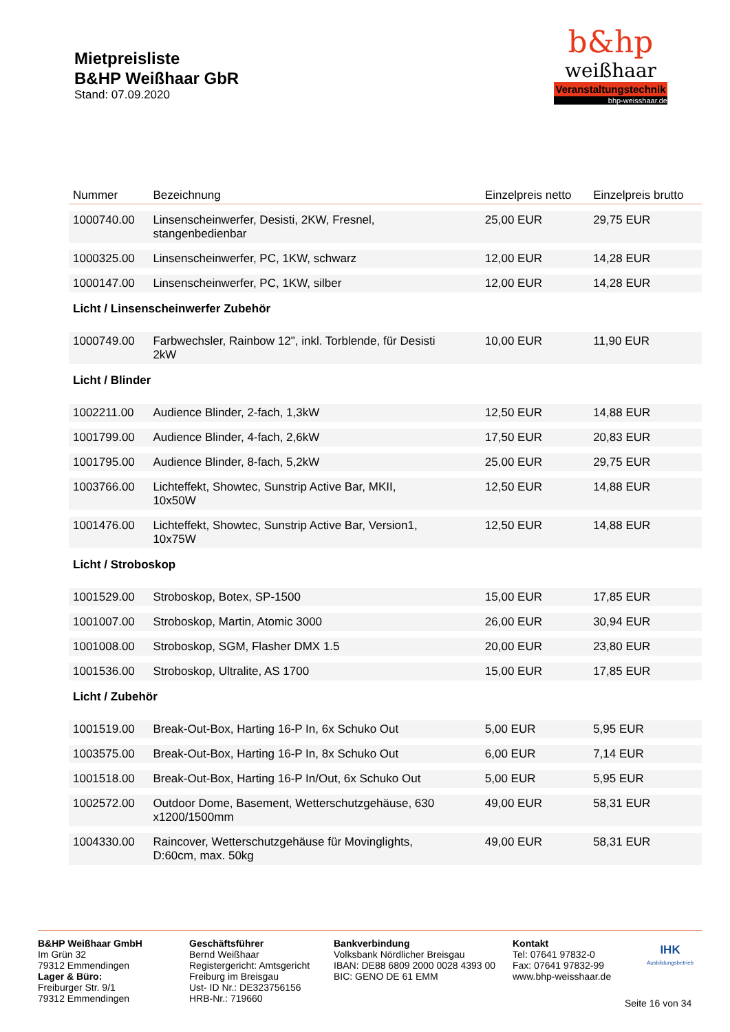Mietpreisliste
B&HP Weißhaar GbR
Stand: 07.09.2020
b&hp
weißhaar
Veranstaltungstechnik
bhp-weisshaar.de
| Nummer | Bezeichnung | Einzelpreis netto | Einzelpreis brutto |
| --- | --- | --- | --- |
| 1000740.00 | Linsenscheinwerfer, Desisti, 2KW, Fresnel, stangenbedienbar | 25,00 EUR | 29,75 EUR |
| 1000325.00 | Linsenscheinwerfer, PC, 1KW, schwarz | 12,00 EUR | 14,28 EUR |
| 1000147.00 | Linsenscheinwerfer, PC, 1KW, silber | 12,00 EUR | 14,28 EUR |
| Licht / Linsenscheinwerfer Zubehör | | | |
| 1000749.00 | Farbwechsler, Rainbow 12", inkl. Torblende, für Desisti 2kW | 10,00 EUR | 11,90 EUR |
| Licht / Blinder | | | |
| 1002211.00 | Audience Blinder, 2-fach, 1,3kW | 12,50 EUR | 14,88 EUR |
| 1001799.00 | Audience Blinder, 4-fach, 2,6kW | 17,50 EUR | 20,83 EUR |
| 1001795.00 | Audience Blinder, 8-fach, 5,2kW | 25,00 EUR | 29,75 EUR |
| 1003766.00 | Lichteffekt, Showtec, Sunstrip Active Bar, MKII, 10x50W | 12,50 EUR | 14,88 EUR |
| 1001476.00 | Lichteffekt, Showtec, Sunstrip Active Bar, Version1, 10x75W | 12,50 EUR | 14,88 EUR |
| Licht / Stroboskop | | | |
| 1001529.00 | Stroboskop, Botex, SP-1500 | 15,00 EUR | 17,85 EUR |
| 1001007.00 | Stroboskop, Martin, Atomic 3000 | 26,00 EUR | 30,94 EUR |
| 1001008.00 | Stroboskop, SGM, Flasher DMX 1.5 | 20,00 EUR | 23,80 EUR |
| 1001536.00 | Stroboskop, Ultralite, AS 1700 | 15,00 EUR | 17,85 EUR |
| Licht / Zubehör | | | |
| 1001519.00 | Break-Out-Box, Harting 16-P In, 6x Schuko Out | 5,00 EUR | 5,95 EUR |
| 1003575.00 | Break-Out-Box, Harting 16-P In, 8x Schuko Out | 6,00 EUR | 7,14 EUR |
| 1001518.00 | Break-Out-Box, Harting 16-P In/Out, 6x Schuko Out | 5,00 EUR | 5,95 EUR |
| 1002572.00 | Outdoor Dome, Basement, Wetterschutzgehäuse, 630 x1200/1500mm | 49,00 EUR | 58,31 EUR |
| 1004330.00 | Raincover, Wetterschutzgehäuse für Movinglights, D:60cm, max. 50kg | 49,00 EUR | 58,31 EUR |
B&HP Weißhaar GmbH
Im Grün 32
79312 Emmendingen
Lager & Büro:
Freiburger Str. 9/1
79312 Emmendingen
Geschäftsführer
Bernd Weißhaar
Registergericht: Amtsgericht
Freiburg im Breisgau
Ust- ID Nr.: DE323756156
HRB-Nr.: 719660
Bankverbindung
Volksbank Nördlicher Breisgau
IBAN: DE88 6809 2000 0028 4393 00
BIC: GENO DE 61 EMM
Kontakt
Tel: 07641 97832-0
Fax: 07641 97832-99
www.bhp-weisshaar.de
IHK
Ausbildungsbetrieb
Seite 16 von 34